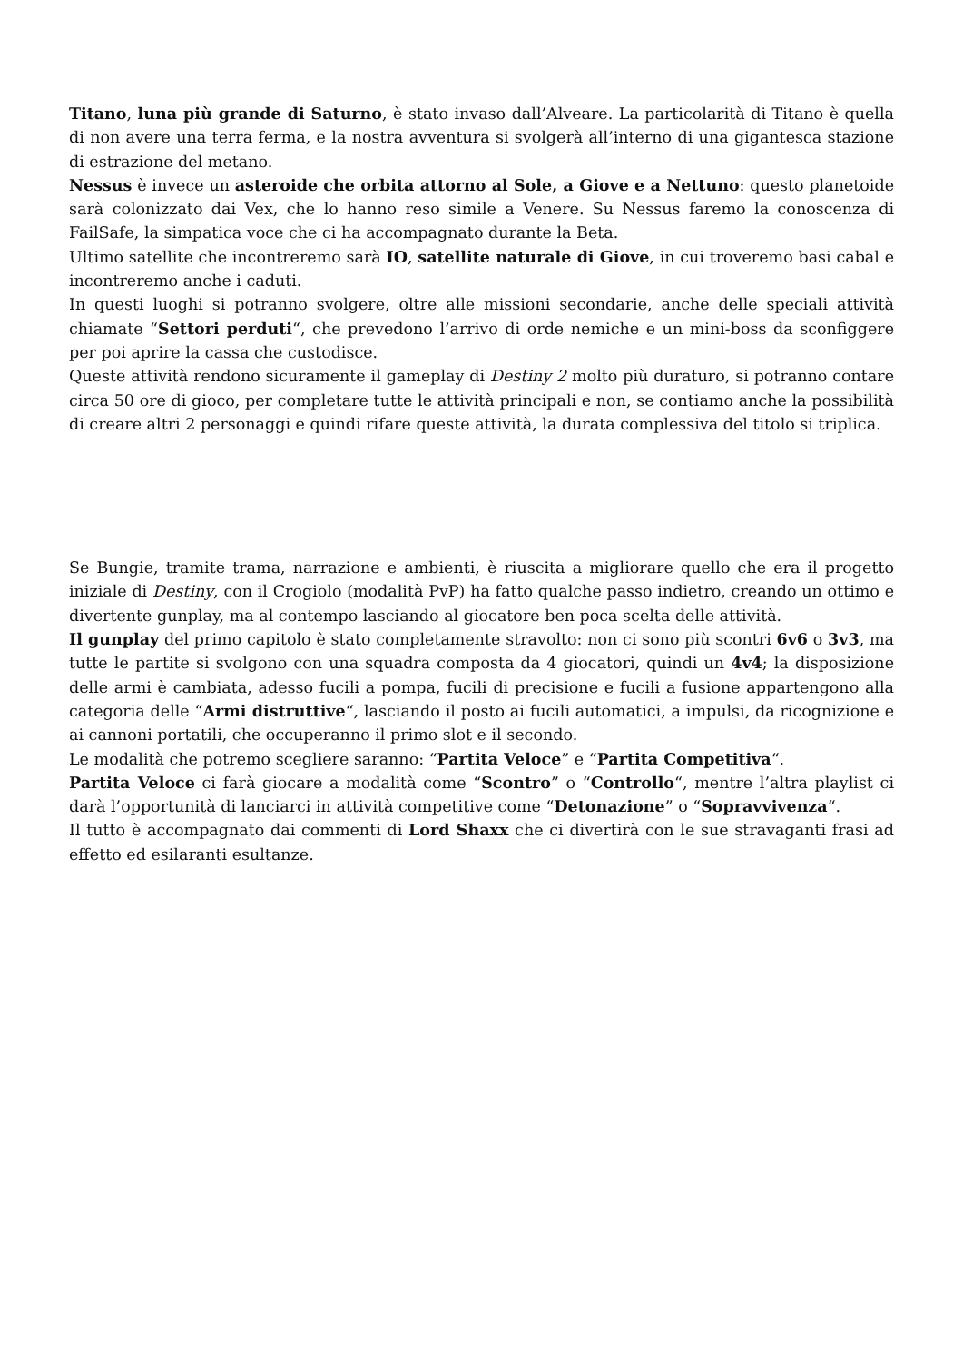Titano, luna più grande di Saturno, è stato invaso dall’Alveare. La particolarità di Titano è quella di non avere una terra ferma, e la nostra avventura si svolgerà all’interno di una gigantesca stazione di estrazione del metano.
Nessus è invece un asteroide che orbita attorno al Sole, a Giove e a Nettuno: questo planetoide sarà colonizzato dai Vex, che lo hanno reso simile a Venere. Su Nessus faremo la conoscenza di FailSafe, la simpatica voce che ci ha accompagnato durante la Beta.
Ultimo satellite che incontreremo sarà IO, satellite naturale di Giove, in cui troveremo basi cabal e incontreremo anche i caduti.
In questi luoghi si potranno svolgere, oltre alle missioni secondarie, anche delle speciali attività chiamate “Settori perduti“, che prevedono l’arrivo di orde nemiche e un mini-boss da sconfiggere per poi aprire la cassa che custodisce.
Queste attività rendono sicuramente il gameplay di Destiny 2 molto più duraturo, si potranno contare circa 50 ore di gioco, per completare tutte le attività principali e non, se contiamo anche la possibilità di creare altri 2 personaggi e quindi rifare queste attività, la durata complessiva del titolo si triplica.
Se Bungie, tramite trama, narrazione e ambienti, è riuscita a migliorare quello che era il progetto iniziale di Destiny, con il Crogiolo (modalità PvP) ha fatto qualche passo indietro, creando un ottimo e divertente gunplay, ma al contempo lasciando al giocatore ben poca scelta delle attività.
Il gunplay del primo capitolo è stato completamente stravolto: non ci sono più scontri 6v6 o 3v3, ma tutte le partite si svolgono con una squadra composta da 4 giocatori, quindi un 4v4; la disposizione delle armi è cambiata, adesso fucili a pompa, fucili di precisione e fucili a fusione appartengono alla categoria delle “Armi distruttive“, lasciando il posto ai fucili automatici, a impulsi, da ricognizione e ai cannoni portatili, che occuperanno il primo slot e il secondo.
Le modalità che potremo scegliere saranno: “Partita Veloce” e “Partita Competitiva“.
Partita Veloce ci farà giocare a modalità come “Scontro” o “Controllo“, mentre l’altra playlist ci darà l’opportunità di lanciarci in attività competitive come “Detonazione” o “Sopravvivenza“.
Il tutto è accompagnato dai commenti di Lord Shaxx che ci divertirà con le sue stravaganti frasi ad effetto ed esilaranti esultanze.